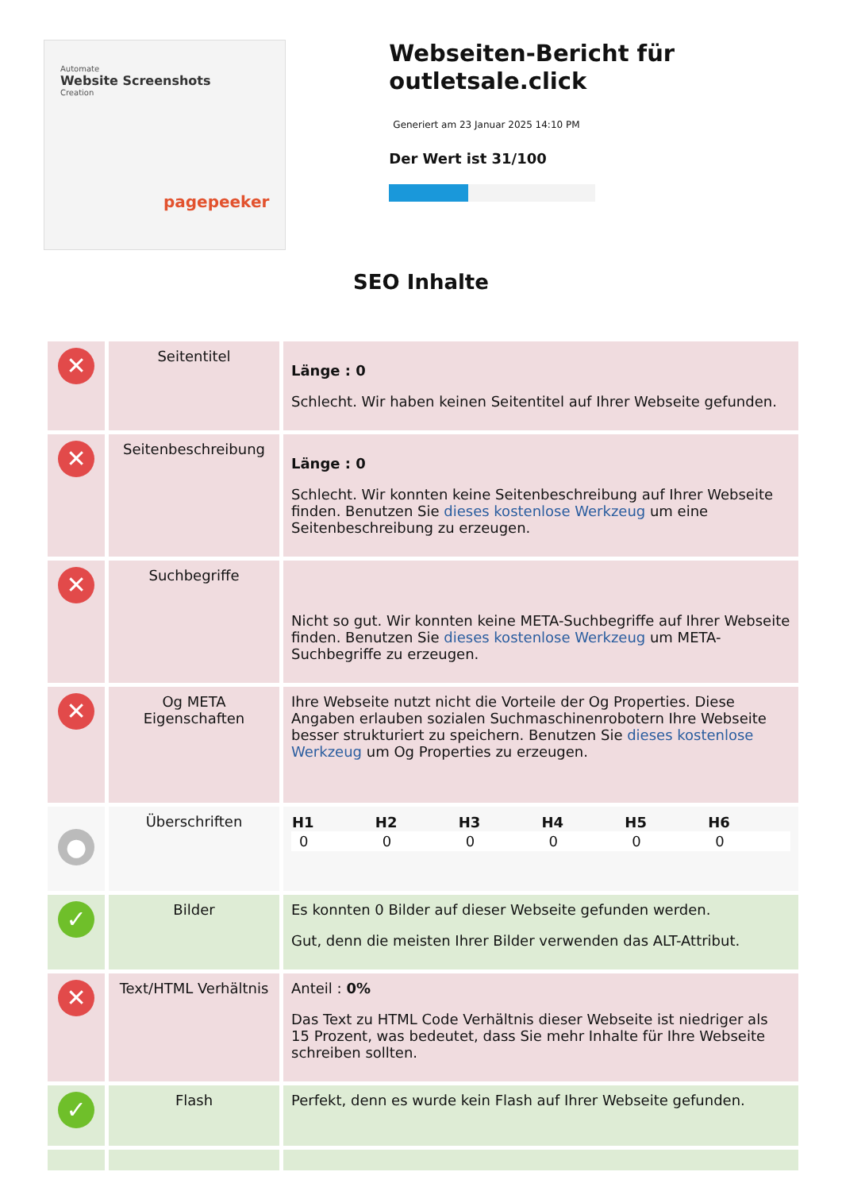Automate
Website Screenshots
Creation
pagepeeker
Webseiten-Bericht für outletsale.click
Generiert am 23 Januar 2025 14:10 PM
Der Wert ist 31/100
SEO Inhalte
| ✕ | Seitentitel | Länge : 0 Schlecht. Wir haben keinen Seitentitel auf Ihrer Webseite gefunden. |
| ✕ | Seitenbeschreibung | Länge : 0 Schlecht. Wir konnten keine Seitenbeschreibung auf Ihrer Webseite finden. Benutzen Sie dieses kostenlose Werkzeug um eine Seitenbeschreibung zu erzeugen. |
| ✕ | Suchbegriffe | Nicht so gut. Wir konnten keine META-Suchbegriffe auf Ihrer Webseite finden. Benutzen Sie dieses kostenlose Werkzeug um META-Suchbegriffe zu erzeugen. |
| ✕ | Og META Eigenschaften | Ihre Webseite nutzt nicht die Vorteile der Og Properties. Diese Angaben erlauben sozialen Suchmaschinenrobotern Ihre Webseite besser strukturiert zu speichern. Benutzen Sie dieses kostenlose Werkzeug um Og Properties zu erzeugen. |
| ● | Überschriften | / H1 / H2 / H3 / H4 / H5 / H6 / / --- / --- / --- / --- / --- / --- / / 0 / 0 / 0 / 0 / 0 / 0 / |
| ✓ | Bilder | Es konnten 0 Bilder auf dieser Webseite gefunden werden. Gut, denn die meisten Ihrer Bilder verwenden das ALT-Attribut. |
| ✕ | Text/HTML Verhältnis | Anteil : 0% Das Text zu HTML Code Verhältnis dieser Webseite ist niedriger als 15 Prozent, was bedeutet, dass Sie mehr Inhalte für Ihre Webseite schreiben sollten. |
| ✓ | Flash | Perfekt, denn es wurde kein Flash auf Ihrer Webseite gefunden. |